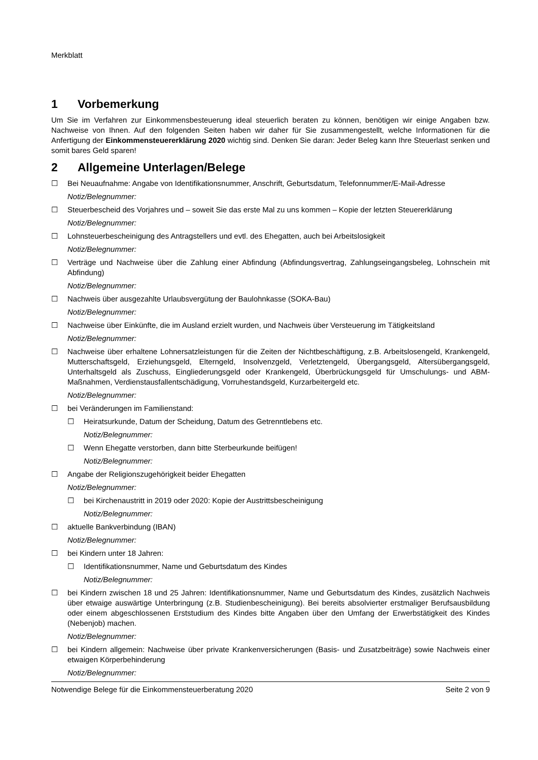Merkblatt
1 Vorbemerkung
Um Sie im Verfahren zur Einkommensbesteuerung ideal steuerlich beraten zu können, benötigen wir einige Angaben bzw. Nachweise von Ihnen. Auf den folgenden Seiten haben wir daher für Sie zusammengestellt, welche Informationen für die Anfertigung der Einkommensteuererklärung 2020 wichtig sind. Denken Sie daran: Jeder Beleg kann Ihre Steuerlast senken und somit bares Geld sparen!
2 Allgemeine Unterlagen/Belege
☐ Bei Neuaufnahme: Angabe von Identifikationsnummer, Anschrift, Geburtsdatum, Telefonnummer/E-Mail-Adresse
Notiz/Belegnummer:
☐ Steuerbescheid des Vorjahres und – soweit Sie das erste Mal zu uns kommen – Kopie der letzten Steuererklärung
Notiz/Belegnummer:
☐ Lohnsteuerbescheinigung des Antragstellers und evtl. des Ehegatten, auch bei Arbeitslosigkeit
Notiz/Belegnummer:
☐ Verträge und Nachweise über die Zahlung einer Abfindung (Abfindungsvertrag, Zahlungseingangsbeleg, Lohnschein mit Abfindung)
Notiz/Belegnummer:
☐ Nachweis über ausgezahlte Urlaubsvergütung der Baulohnkasse (SOKA-Bau)
Notiz/Belegnummer:
☐ Nachweise über Einkünfte, die im Ausland erzielt wurden, und Nachweis über Versteuerung im Tätigkeitsland
Notiz/Belegnummer:
☐ Nachweise über erhaltene Lohnersatzleistungen für die Zeiten der Nichtbeschäftigung, z.B. Arbeitslosengeld, Krankengeld, Mutterschaftsgeld, Erziehungsgeld, Elterngeld, Insolvenzgeld, Verletztengeld, Übergangsgeld, Altersübergangsgeld, Unterhaltsgeld als Zuschuss, Eingliederungsgeld oder Krankengeld, Überbrückungsgeld für Umschulungs- und ABM-Maßnahmen, Verdienstausfallentschädigung, Vorruhestandsgeld, Kurzarbeitergeld etc.
Notiz/Belegnummer:
☐ bei Veränderungen im Familienstand:
☐ Heiratsurkunde, Datum der Scheidung, Datum des Getrenntlebens etc.
Notiz/Belegnummer:
☐ Wenn Ehegatte verstorben, dann bitte Sterbeurkunde beifügen!
Notiz/Belegnummer:
☐ Angabe der Religionszugehörigkeit beider Ehegatten
Notiz/Belegnummer:
☐ bei Kirchenaustritt in 2019 oder 2020: Kopie der Austrittsbescheinigung
Notiz/Belegnummer:
☐ aktuelle Bankverbindung (IBAN)
Notiz/Belegnummer:
☐ bei Kindern unter 18 Jahren:
☐ Identifikationsnummer, Name und Geburtsdatum des Kindes
Notiz/Belegnummer:
☐ bei Kindern zwischen 18 und 25 Jahren: Identifikationsnummer, Name und Geburtsdatum des Kindes, zusätzlich Nachweis über etwaige auswärtige Unterbringung (z.B. Studienbescheinigung). Bei bereits absolvierter erstmaliger Berufsausbildung oder einem abgeschlossenen Erststudium des Kindes bitte Angaben über den Umfang der Erwerbstätigkeit des Kindes (Nebenjob) machen.
Notiz/Belegnummer:
☐ bei Kindern allgemein: Nachweise über private Krankenversicherungen (Basis- und Zusatzbeiträge) sowie Nachweis einer etwaigen Körperbehinderung
Notiz/Belegnummer:
Notwendige Belege für die Einkommensteuerberatung 2020 Seite 2 von 9